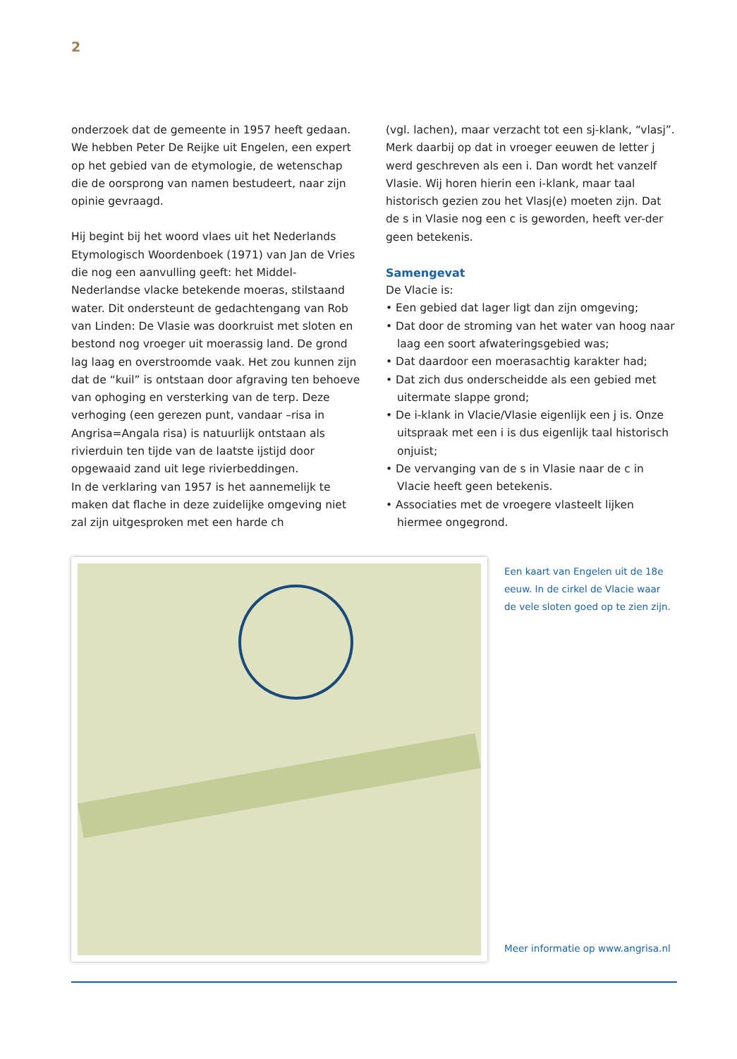2
onderzoek dat de gemeente in 1957 heeft gedaan. We hebben Peter De Reijke uit Engelen, een expert op het gebied van de etymologie, de wetenschap die de oorsprong van namen bestudeert, naar zijn opinie gevraagd.
Hij begint bij het woord vlaes uit het Nederlands Etymologisch Woordenboek (1971) van Jan de Vries die nog een aanvulling geeft: het Middel-Nederlandse vlacke betekende moeras, stilstaand water. Dit ondersteunt de gedachtengang van Rob van Linden: De Vlasie was doorkruist met sloten en bestond nog vroeger uit moerassig land. De grond lag laag en overstroomde vaak. Het zou kunnen zijn dat de “kuil” is ontstaan door afgraving ten behoeve van ophoging en versterking van de terp. Deze verhoging (een gerezen punt, vandaar –risa in Angrisa=Angala risa) is natuurlijk ontstaan als rivierduin ten tijde van de laatste ijstijd door opgewaaid zand uit lege rivierbeddingen.
In de verklaring van 1957 is het aannemelijk te maken dat flache in deze zuidelijke omgeving niet zal zijn uitgesproken met een harde ch
(vgl. lachen), maar verzacht tot een sj-klank, “vlasj”. Merk daarbij op dat in vroeger eeuwen de letter j werd geschreven als een i. Dan wordt het vanzelf Vlasie. Wij horen hierin een i-klank, maar taal historisch gezien zou het Vlasj(e) moeten zijn. Dat de s in Vlasie nog een c is geworden, heeft ver-der geen betekenis.
Samengevat
De Vlacie is:
• Een gebied dat lager ligt dan zijn omgeving;
• Dat door de stroming van het water van hoog naar laag een soort afwateringsgebied was;
• Dat daardoor een moerasachtig karakter had;
• Dat zich dus onderscheidde als een gebied met uitermate slappe grond;
• De i-klank in Vlacie/Vlasie eigenlijk een j is. Onze uitspraak met een i is dus eigenlijk taal historisch onjuist;
• De vervanging van de s in Vlasie naar de c in Vlacie heeft geen betekenis.
• Associaties met de vroegere vlasteelt lijken hiermee ongegrond.
Een kaart van Engelen uit de 18e eeuw. In de cirkel de Vlacie waar de vele sloten goed op te zien zijn.
Meer informatie op www.angrisa.nl